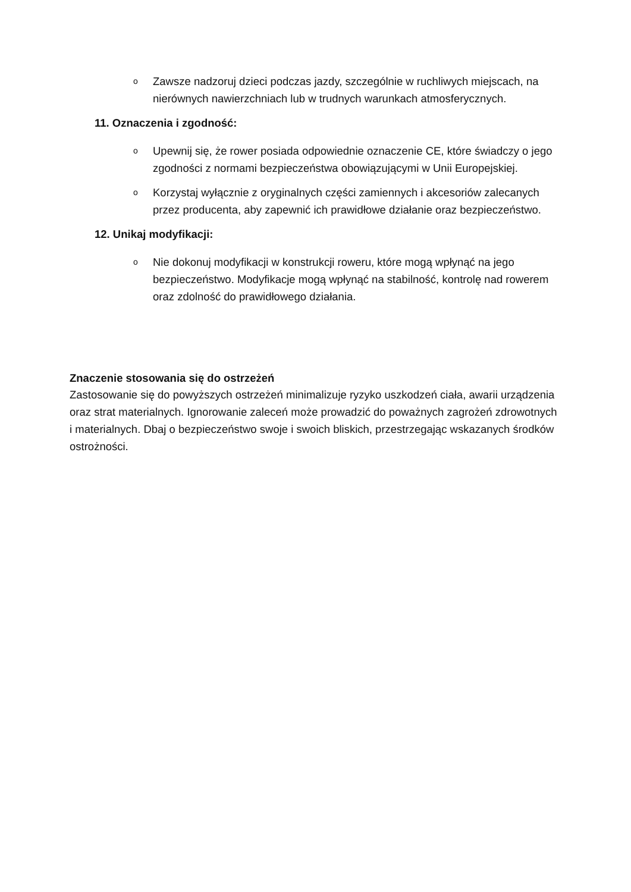o
Zawsze nadzoruj dzieci podczas jazdy, szczególnie w ruchliwych miejscach, na nierównych nawierzchniach lub w trudnych warunkach atmosferycznych.
11. Oznaczenia i zgodność:
o
Upewnij się, że rower posiada odpowiednie oznaczenie CE, które świadczy o jego zgodności z normami bezpieczeństwa obowiązującymi w Unii Europejskiej.
o
Korzystaj wyłącznie z oryginalnych części zamiennych i akcesoriów zalecanych przez producenta, aby zapewnić ich prawidłowe działanie oraz bezpieczeństwo.
12. Unikaj modyfikacji:
o
Nie dokonuj modyfikacji w konstrukcji roweru, które mogą wpłynąć na jego bezpieczeństwo. Modyfikacje mogą wpłynąć na stabilność, kontrolę nad rowerem oraz zdolność do prawidłowego działania.
Znaczenie stosowania się do ostrzeżeń
Zastosowanie się do powyższych ostrzeżeń minimalizuje ryzyko uszkodzeń ciała, awarii urządzenia oraz strat materialnych. Ignorowanie zaleceń może prowadzić do poważnych zagrożeń zdrowotnych i materialnych. Dbaj o bezpieczeństwo swoje i swoich bliskich, przestrzegając wskazanych środków ostrożności.